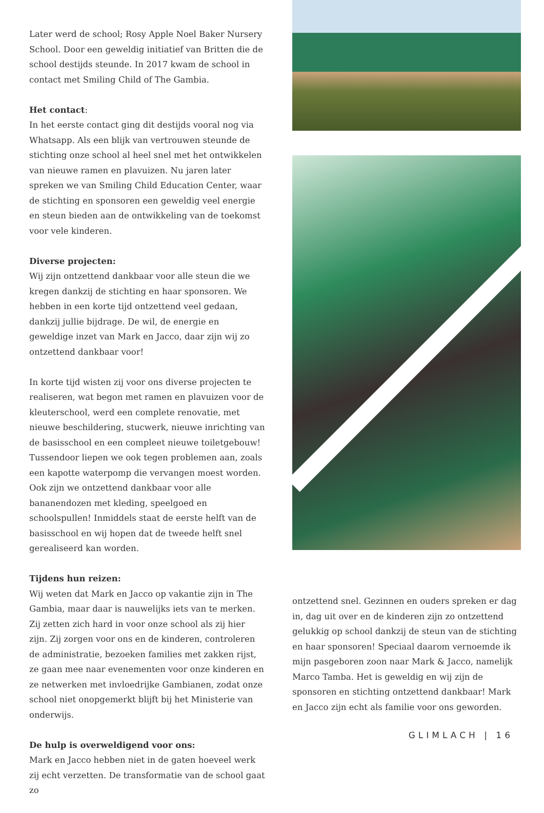Later werd de school; Rosy Apple Noel Baker Nursery School. Door een geweldig initiatief van Britten die de school destijds steunde. In 2017 kwam de school in contact met Smiling Child of The Gambia.
Het contact:
In het eerste contact ging dit destijds vooral nog via Whatsapp. Als een blijk van vertrouwen steunde de stichting onze school al heel snel met het ontwikkelen van nieuwe ramen en plavuizen. Nu jaren later spreken we van Smiling Child Education Center, waar de stichting en sponsoren een geweldig veel energie en steun bieden aan de ontwikkeling van de toekomst voor vele kinderen.
Diverse projecten:
Wij zijn ontzettend dankbaar voor alle steun die we kregen dankzij de stichting en haar sponsoren. We hebben in een korte tijd ontzettend veel gedaan, dankzij jullie bijdrage. De wil, de energie en geweldige inzet van Mark en Jacco, daar zijn wij zo ontzettend dankbaar voor!
In korte tijd wisten zij voor ons diverse projecten te realiseren, wat begon met ramen en plavuizen voor de kleuterschool, werd een complete renovatie, met nieuwe beschildering, stucwerk, nieuwe inrichting van de basisschool en een compleet nieuwe toiletgebouw! Tussendoor liepen we ook tegen problemen aan, zoals een kapotte waterpomp die vervangen moest worden. Ook zijn we ontzettend dankbaar voor alle bananendozen met kleding, speelgoed en schoolspullen! Inmiddels staat de eerste helft van de basisschool en wij hopen dat de tweede helft snel gerealiseerd kan worden.
Tijdens hun reizen:
Wij weten dat Mark en Jacco op vakantie zijn in The Gambia, maar daar is nauwelijks iets van te merken. Zij zetten zich hard in voor onze school als zij hier zijn. Zij zorgen voor ons en de kinderen, controleren de administratie, bezoeken families met zakken rijst, ze gaan mee naar evenementen voor onze kinderen en ze netwerken met invloedrijke Gambianen, zodat onze school niet onopgemerkt blijft bij het Ministerie van onderwijs.
De hulp is overweldigend voor ons:
Mark en Jacco hebben niet in de gaten hoeveel werk zij echt verzetten. De transformatie van de school gaat zo
ontzettend snel. Gezinnen en ouders spreken er dag in, dag uit over en de kinderen zijn zo ontzettend gelukkig op school dankzij de steun van de stichting en haar sponsoren! Speciaal daarom vernoemde ik mijn pasgeboren zoon naar Mark & Jacco, namelijk Marco Tamba. Het is geweldig en wij zijn de sponsoren en stichting ontzettend dankbaar! Mark en Jacco zijn echt als familie voor ons geworden.
GLIMLACH | 16